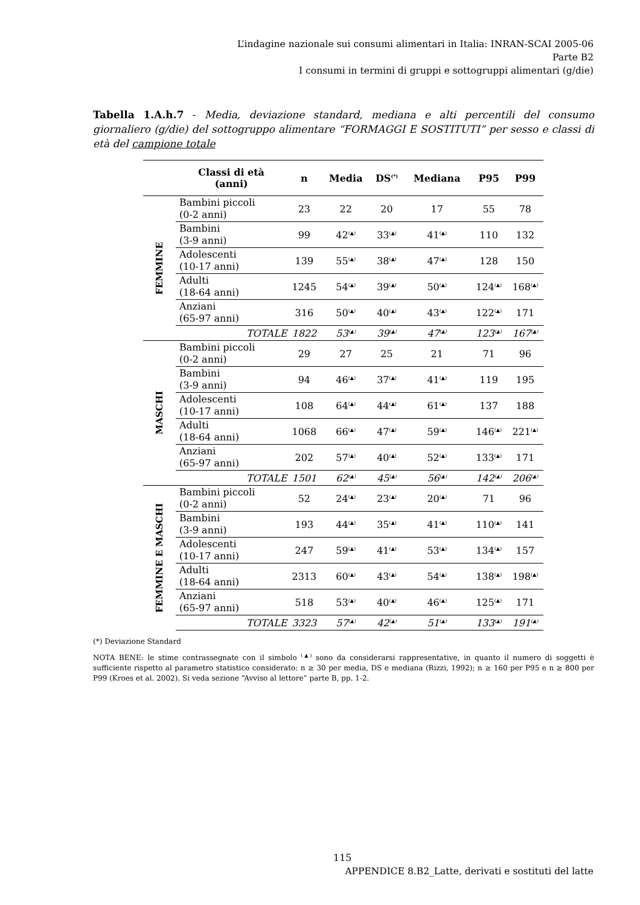L’indagine nazionale sui consumi alimentari in Italia: INRAN-SCAI 2005-06
Parte B2
I consumi in termini di gruppi e sottogruppi alimentari (g/die)
Tabella 1.A.h.7 - Media, deviazione standard, mediana e alti percentili del consumo giornaliero (g/die) del sottogruppo alimentare “FORMAGGI E SOSTITUTI” per sesso e classi di età del campione totale
| | Classi di età (anni) | n | Media | DS<sup>(*)</sup> | Mediana | P95 | P99 |
| --- | --- | --- | --- | --- | --- | --- | --- |
| FEMMINE | Bambini piccoli (0-2 anni) | 23 | 22 | 20 | 17 | 55 | 78 |
| | Bambini (3-9 anni) | 99 | 42<sup>(▲)</sup> | 33<sup>(▲)</sup> | 41<sup>(▲)</sup> | 110 | 132 |
| | Adolescenti (10-17 anni) | 139 | 55<sup>(▲)</sup> | 38<sup>(▲)</sup> | 47<sup>(▲)</sup> | 128 | 150 |
| | Adulti (18-64 anni) | 1245 | 54<sup>(▲)</sup> | 39<sup>(▲)</sup> | 50<sup>(▲)</sup> | 124<sup>(▲)</sup> | 168<sup>(▲)</sup> |
| | Anziani (65-97 anni) | 316 | 50<sup>(▲)</sup> | 40<sup>(▲)</sup> | 43<sup>(▲)</sup> | 122<sup>(▲)</sup> | 171 |
| | TOTALE | 1822 | 53<sup>(▲)</sup> | 39<sup>(▲)</sup> | 47<sup>(▲)</sup> | 123<sup>(▲)</sup> | 167<sup>(▲)</sup> |
| MASCHI | Bambini piccoli (0-2 anni) | 29 | 27 | 25 | 21 | 71 | 96 |
| | Bambini (3-9 anni) | 94 | 46<sup>(▲)</sup> | 37<sup>(▲)</sup> | 41<sup>(▲)</sup> | 119 | 195 |
| | Adolescenti (10-17 anni) | 108 | 64<sup>(▲)</sup> | 44<sup>(▲)</sup> | 61<sup>(▲)</sup> | 137 | 188 |
| | Adulti (18-64 anni) | 1068 | 66<sup>(▲)</sup> | 47<sup>(▲)</sup> | 59<sup>(▲)</sup> | 146<sup>(▲)</sup> | 221<sup>(▲)</sup> |
| | Anziani (65-97 anni) | 202 | 57<sup>(▲)</sup> | 40<sup>(▲)</sup> | 52<sup>(▲)</sup> | 133<sup>(▲)</sup> | 171 |
| | TOTALE | 1501 | 62<sup>(▲)</sup> | 45<sup>(▲)</sup> | 56<sup>(▲)</sup> | 142<sup>(▲)</sup> | 206<sup>(▲)</sup> |
| FEMMINE E MASCHI | Bambini piccoli (0-2 anni) | 52 | 24<sup>(▲)</sup> | 23<sup>(▲)</sup> | 20<sup>(▲)</sup> | 71 | 96 |
| | Bambini (3-9 anni) | 193 | 44<sup>(▲)</sup> | 35<sup>(▲)</sup> | 41<sup>(▲)</sup> | 110<sup>(▲)</sup> | 141 |
| | Adolescenti (10-17 anni) | 247 | 59<sup>(▲)</sup> | 41<sup>(▲)</sup> | 53<sup>(▲)</sup> | 134<sup>(▲)</sup> | 157 |
| | Adulti (18-64 anni) | 2313 | 60<sup>(▲)</sup> | 43<sup>(▲)</sup> | 54<sup>(▲)</sup> | 138<sup>(▲)</sup> | 198<sup>(▲)</sup> |
| | Anziani (65-97 anni) | 518 | 53<sup>(▲)</sup> | 40<sup>(▲)</sup> | 46<sup>(▲)</sup> | 125<sup>(▲)</sup> | 171 |
| | TOTALE | 3323 | 57<sup>(▲)</sup> | 42<sup>(▲)</sup> | 51<sup>(▲)</sup> | 133<sup>(▲)</sup> | 191<sup>(▲)</sup> |
(*) Deviazione Standard
NOTA BENE: le stime contrassegnate con il simbolo <sup>(▲)</sup> sono da considerarsi rappresentative, in quanto il numero di soggetti è sufficiente rispetto al parametro statistico considerato: n ≥ 30 per media, DS e mediana (Rizzi, 1992); n ≥ 160 per P95 e n ≥ 800 per P99 (Kroes et al. 2002). Si veda sezione “Avviso al lettore” parte B, pp. 1-2.
115
APPENDICE 8.B2_Latte, derivati e sostituti del latte